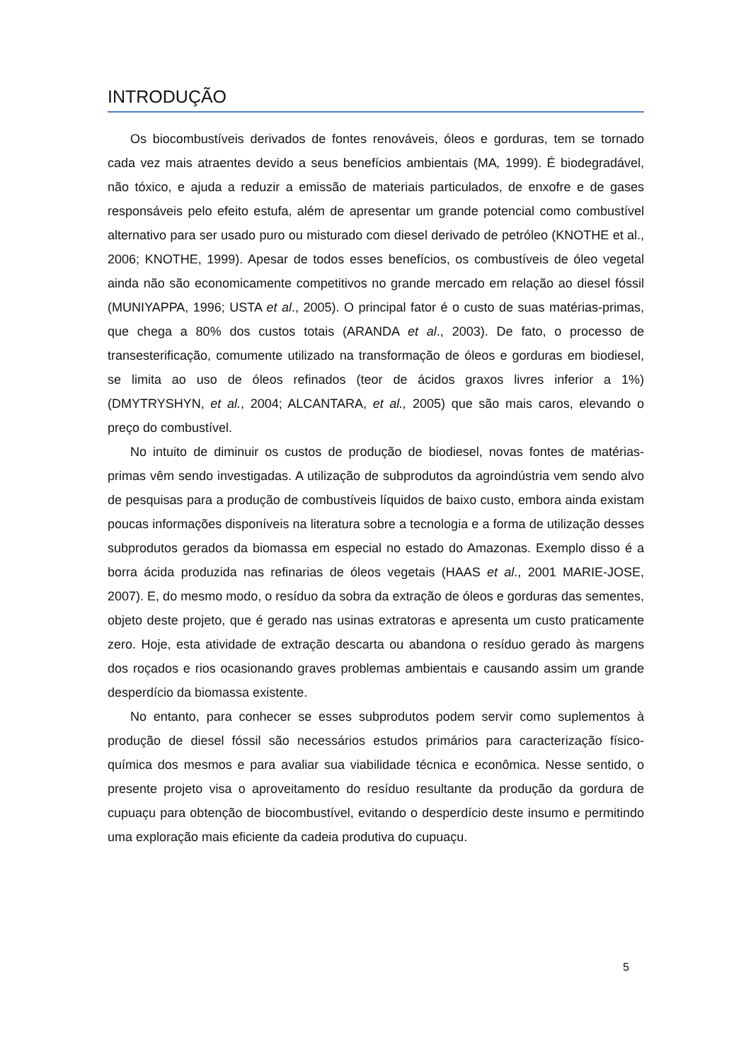INTRODUÇÃO
Os biocombustíveis derivados de fontes renováveis, óleos e gorduras, tem se tornado cada vez mais atraentes devido a seus benefícios ambientais (MA, 1999). É biodegradável, não tóxico, e ajuda a reduzir a emissão de materiais particulados, de enxofre e de gases responsáveis pelo efeito estufa, além de apresentar um grande potencial como combustível alternativo para ser usado puro ou misturado com diesel derivado de petróleo (KNOTHE et al., 2006; KNOTHE, 1999). Apesar de todos esses benefícios, os combustíveis de óleo vegetal ainda não são economicamente competitivos no grande mercado em relação ao diesel fóssil (MUNIYAPPA, 1996; USTA et al., 2005). O principal fator é o custo de suas matérias-primas, que chega a 80% dos custos totais (ARANDA et al., 2003). De fato, o processo de transesterificação, comumente utilizado na transformação de óleos e gorduras em biodiesel, se limita ao uso de óleos refinados (teor de ácidos graxos livres inferior a 1%) (DMYTRYSHYN, et al., 2004; ALCANTARA, et al., 2005) que são mais caros, elevando o preço do combustível.
No intuito de diminuir os custos de produção de biodiesel, novas fontes de matérias-primas vêm sendo investigadas. A utilização de subprodutos da agroindústria vem sendo alvo de pesquisas para a produção de combustíveis líquidos de baixo custo, embora ainda existam poucas informações disponíveis na literatura sobre a tecnologia e a forma de utilização desses subprodutos gerados da biomassa em especial no estado do Amazonas. Exemplo disso é a borra ácida produzida nas refinarias de óleos vegetais (HAAS et al., 2001 MARIE-JOSE, 2007). E, do mesmo modo, o resíduo da sobra da extração de óleos e gorduras das sementes, objeto deste projeto, que é gerado nas usinas extratoras e apresenta um custo praticamente zero. Hoje, esta atividade de extração descarta ou abandona o resíduo gerado às margens dos roçados e rios ocasionando graves problemas ambientais e causando assim um grande desperdício da biomassa existente.
No entanto, para conhecer se esses subprodutos podem servir como suplementos à produção de diesel fóssil são necessários estudos primários para caracterização físico-química dos mesmos e para avaliar sua viabilidade técnica e econômica. Nesse sentido, o presente projeto visa o aproveitamento do resíduo resultante da produção da gordura de cupuaçu para obtenção de biocombustível, evitando o desperdício deste insumo e permitindo uma exploração mais eficiente da cadeia produtiva do cupuaçu.
5